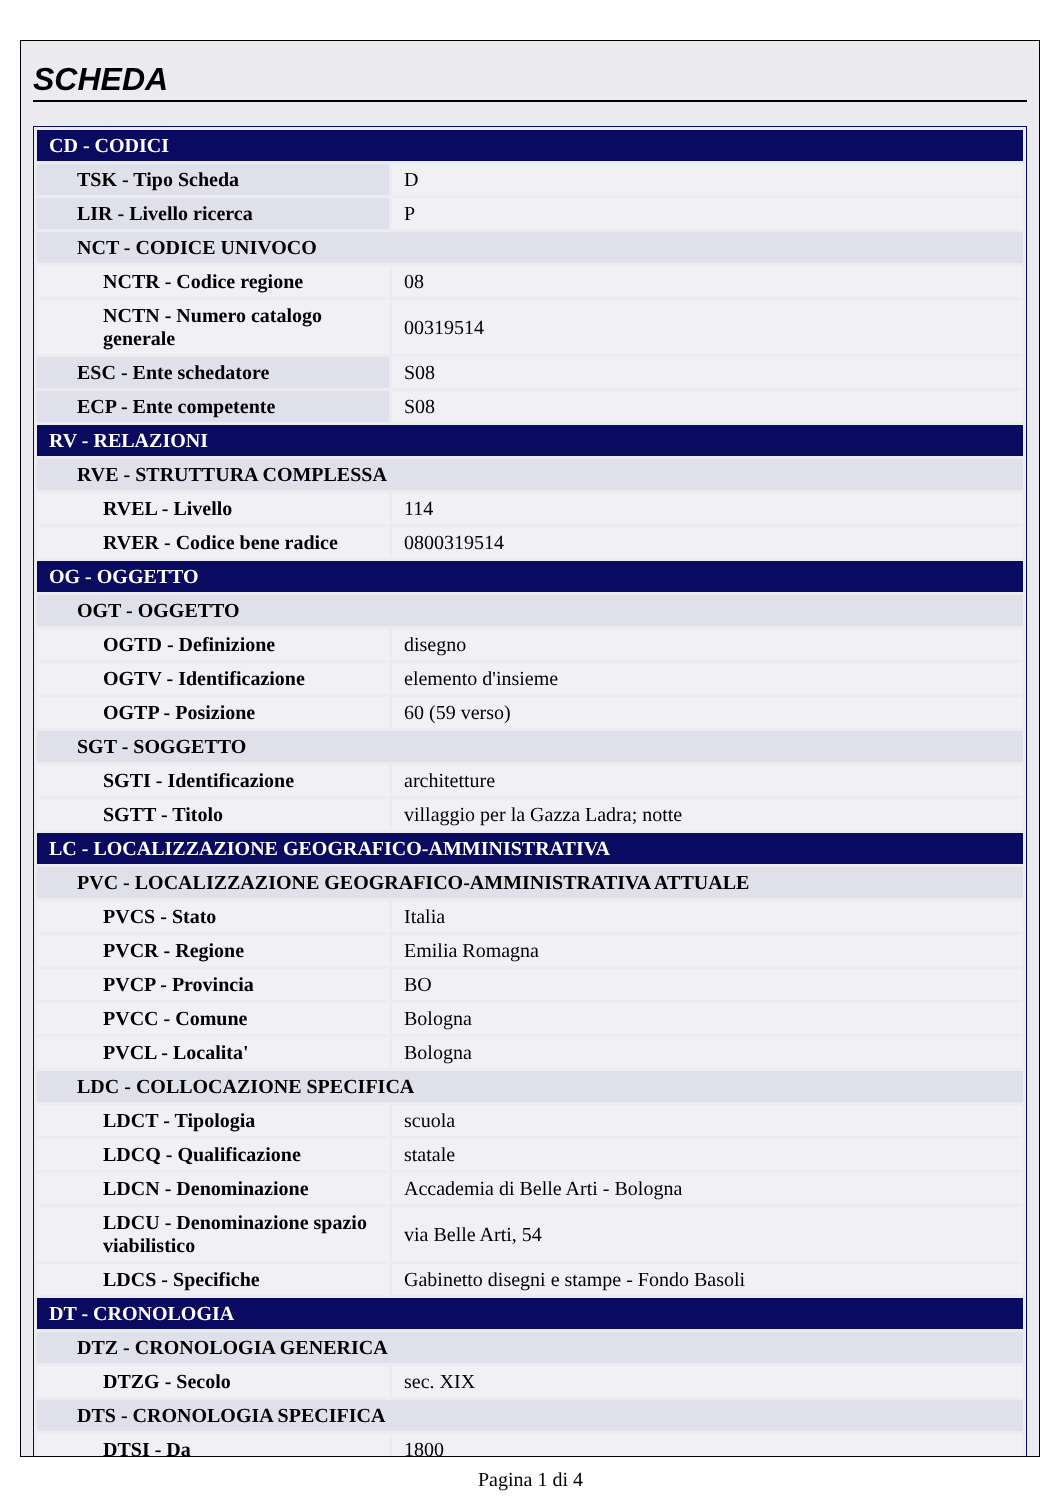SCHEDA
| CD - CODICI | |
| TSK - Tipo Scheda | D |
| LIR - Livello ricerca | P |
| NCT - CODICE UNIVOCO | |
| NCTR - Codice regione | 08 |
| NCTN - Numero catalogo generale | 00319514 |
| ESC - Ente schedatore | S08 |
| ECP - Ente competente | S08 |
| RV - RELAZIONI | |
| RVE - STRUTTURA COMPLESSA | |
| RVEL - Livello | 114 |
| RVER - Codice bene radice | 0800319514 |
| OG - OGGETTO | |
| OGT - OGGETTO | |
| OGTD - Definizione | disegno |
| OGTV - Identificazione | elemento d'insieme |
| OGTP - Posizione | 60 (59 verso) |
| SGT - SOGGETTO | |
| SGTI - Identificazione | architetture |
| SGTT - Titolo | villaggio per la Gazza Ladra; notte |
| LC - LOCALIZZAZIONE GEOGRAFICO-AMMINISTRATIVA | |
| PVC - LOCALIZZAZIONE GEOGRAFICO-AMMINISTRATIVA ATTUALE | |
| PVCS - Stato | Italia |
| PVCR - Regione | Emilia Romagna |
| PVCP - Provincia | BO |
| PVCC - Comune | Bologna |
| PVCL - Localita' | Bologna |
| LDC - COLLOCAZIONE SPECIFICA | |
| LDCT - Tipologia | scuola |
| LDCQ - Qualificazione | statale |
| LDCN - Denominazione | Accademia di Belle Arti - Bologna |
| LDCU - Denominazione spazio viabilistico | via Belle Arti, 54 |
| LDCS - Specifiche | Gabinetto disegni e stampe - Fondo Basoli |
| DT - CRONOLOGIA | |
| DTZ - CRONOLOGIA GENERICA | |
| DTZG - Secolo | sec. XIX |
| DTS - CRONOLOGIA SPECIFICA | |
| DTSI - Da | 1800 |
Pagina 1 di 4